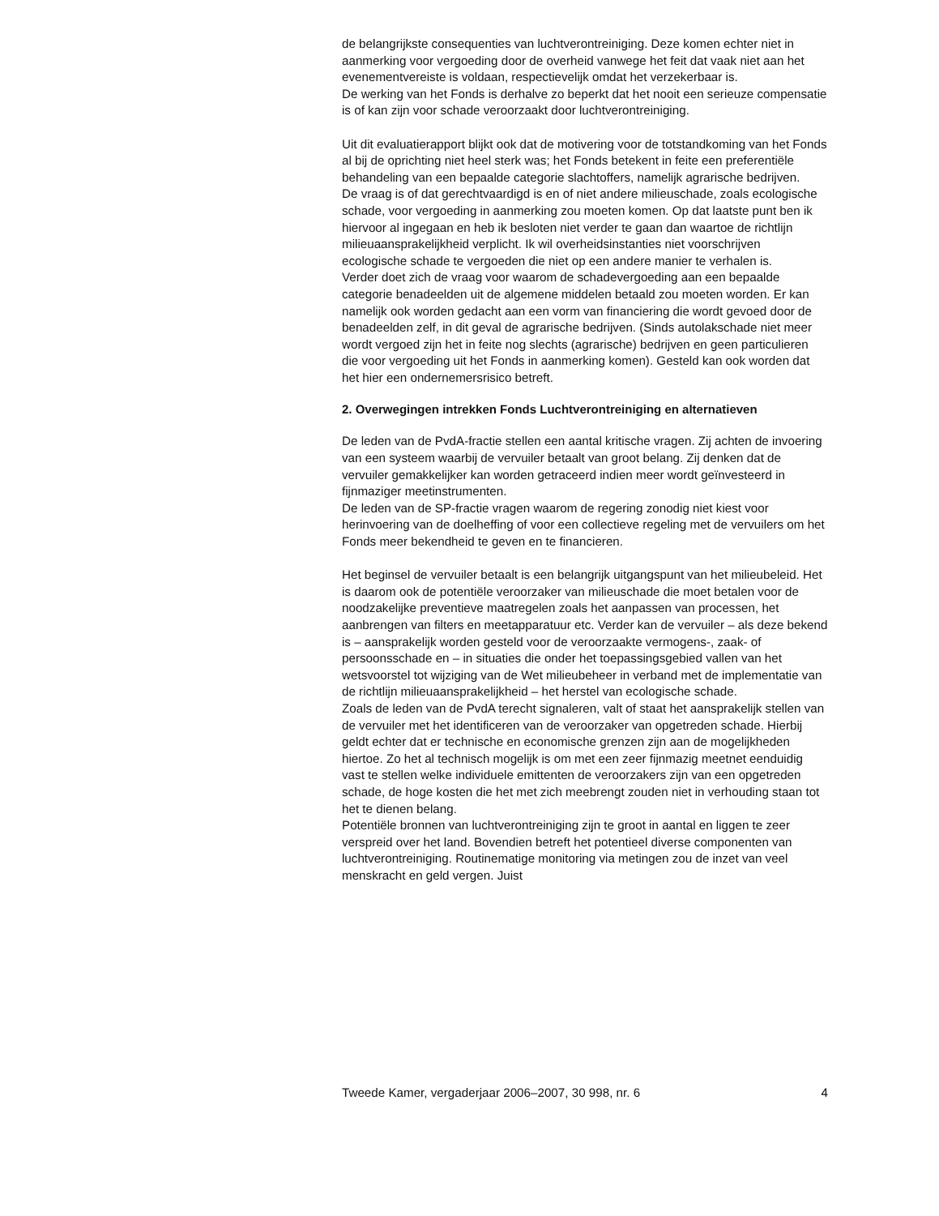de belangrijkste consequenties van luchtverontreiniging. Deze komen echter niet in aanmerking voor vergoeding door de overheid vanwege het feit dat vaak niet aan het evenementvereiste is voldaan, respectievelijk omdat het verzekerbaar is.
De werking van het Fonds is derhalve zo beperkt dat het nooit een serieuze compensatie is of kan zijn voor schade veroorzaakt door luchtverontreiniging.
Uit dit evaluatierapport blijkt ook dat de motivering voor de totstandkoming van het Fonds al bij de oprichting niet heel sterk was; het Fonds betekent in feite een preferentiële behandeling van een bepaalde categorie slachtoffers, namelijk agrarische bedrijven.
De vraag is of dat gerechtvaardigd is en of niet andere milieuschade, zoals ecologische schade, voor vergoeding in aanmerking zou moeten komen. Op dat laatste punt ben ik hiervoor al ingegaan en heb ik besloten niet verder te gaan dan waartoe de richtlijn milieuaansprakelijkheid verplicht. Ik wil overheidsinstanties niet voorschrijven ecologische schade te vergoeden die niet op een andere manier te verhalen is.
Verder doet zich de vraag voor waarom de schadevergoeding aan een bepaalde categorie benadeelden uit de algemene middelen betaald zou moeten worden. Er kan namelijk ook worden gedacht aan een vorm van financiering die wordt gevoed door de benadeelden zelf, in dit geval de agrarische bedrijven. (Sinds autolakschade niet meer wordt vergoed zijn het in feite nog slechts (agrarische) bedrijven en geen particulieren die voor vergoeding uit het Fonds in aanmerking komen). Gesteld kan ook worden dat het hier een ondernemersrisico betreft.
2. Overwegingen intrekken Fonds Luchtverontreiniging en alternatieven
De leden van de PvdA-fractie stellen een aantal kritische vragen. Zij achten de invoering van een systeem waarbij de vervuiler betaalt van groot belang. Zij denken dat de vervuiler gemakkelijker kan worden getraceerd indien meer wordt geïnvesteerd in fijnmaziger meetinstrumenten.
De leden van de SP-fractie vragen waarom de regering zonodig niet kiest voor herinvoering van de doelheffing of voor een collectieve regeling met de vervuilers om het Fonds meer bekendheid te geven en te financieren.
Het beginsel de vervuiler betaalt is een belangrijk uitgangspunt van het milieubeleid. Het is daarom ook de potentiële veroorzaker van milieuschade die moet betalen voor de noodzakelijke preventieve maatregelen zoals het aanpassen van processen, het aanbrengen van filters en meetapparatuur etc. Verder kan de vervuiler – als deze bekend is – aansprakelijk worden gesteld voor de veroorzaakte vermogens-, zaak- of persoonsschade en – in situaties die onder het toepassingsgebied vallen van het wetsvoorstel tot wijziging van de Wet milieubeheer in verband met de implementatie van de richtlijn milieuaansprakelijkheid – het herstel van ecologische schade.
Zoals de leden van de PvdA terecht signaleren, valt of staat het aansprakelijk stellen van de vervuiler met het identificeren van de veroorzaker van opgetreden schade. Hierbij geldt echter dat er technische en economische grenzen zijn aan de mogelijkheden hiertoe. Zo het al technisch mogelijk is om met een zeer fijnmazig meetnet eenduidig vast te stellen welke individuele emittenten de veroorzakers zijn van een opgetreden schade, de hoge kosten die het met zich meebrengt zouden niet in verhouding staan tot het te dienen belang.
Potentiële bronnen van luchtverontreiniging zijn te groot in aantal en liggen te zeer verspreid over het land. Bovendien betreft het potentieel diverse componenten van luchtverontreiniging. Routinematige monitoring via metingen zou de inzet van veel menskracht en geld vergen. Juist
Tweede Kamer, vergaderjaar 2006–2007, 30 998, nr. 6 4